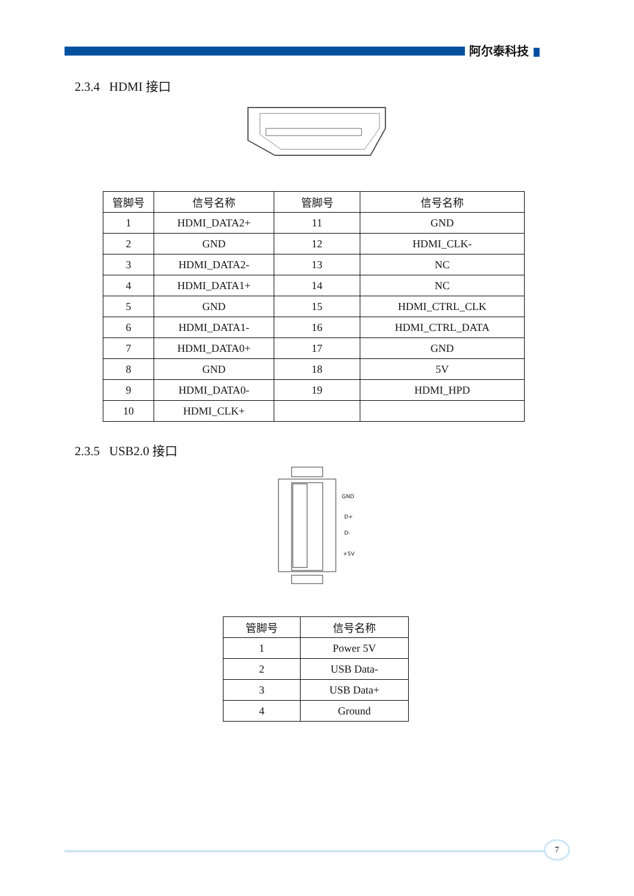阿尔泰科技
2.3.4 HDMI 接口
| 管脚号 | 信号名称 | 管脚号 | 信号名称 |
| --- | --- | --- | --- |
| 1 | HDMI_DATA2+ | 11 | GND |
| 2 | GND | 12 | HDMI_CLK- |
| 3 | HDMI_DATA2- | 13 | NC |
| 4 | HDMI_DATA1+ | 14 | NC |
| 5 | GND | 15 | HDMI_CTRL_CLK |
| 6 | HDMI_DATA1- | 16 | HDMI_CTRL_DATA |
| 7 | HDMI_DATA0+ | 17 | GND |
| 8 | GND | 18 | 5V |
| 9 | HDMI_DATA0- | 19 | HDMI_HPD |
| 10 | HDMI_CLK+ | | |
2.3.5 USB2.0 接口
GND
D+
D-
+5V
| 管脚号 | 信号名称 |
| --- | --- |
| 1 | Power 5V |
| 2 | USB Data- |
| 3 | USB Data+ |
| 4 | Ground |
7